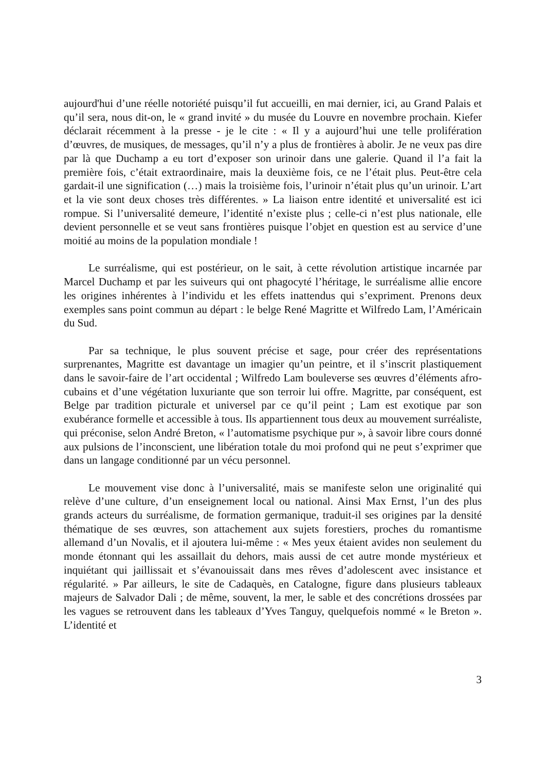aujourd'hui d’une réelle notoriété puisqu’il fut accueilli, en mai dernier, ici, au Grand Palais et qu’il sera, nous dit-on, le « grand invité » du musée du Louvre en novembre prochain. Kiefer déclarait récemment à la presse - je le cite : « Il y a aujourd’hui une telle prolifération d’œuvres, de musiques, de messages, qu’il n’y a plus de frontières à abolir. Je ne veux pas dire par là que Duchamp a eu tort d’exposer son urinoir dans une galerie. Quand il l’a fait la première fois, c’était extraordinaire, mais la deuxième fois, ce ne l’était plus. Peut-être cela gardait-il une signification (…) mais la troisième fois, l’urinoir n’était plus qu’un urinoir. L’art et la vie sont deux choses très différentes. » La liaison entre identité et universalité est ici rompue. Si l’universalité demeure, l’identité n’existe plus ; celle-ci n’est plus nationale, elle devient personnelle et se veut sans frontières puisque l’objet en question est au service d’une moitié au moins de la population mondiale !
Le surréalisme, qui est postérieur, on le sait, à cette révolution artistique incarnée par Marcel Duchamp et par les suiveurs qui ont phagocyté l’héritage, le surréalisme allie encore les origines inhérentes à l’individu et les effets inattendus qui s’expriment. Prenons deux exemples sans point commun au départ : le belge René Magritte et Wilfredo Lam, l’Américain du Sud.
Par sa technique, le plus souvent précise et sage, pour créer des représentations surprenantes, Magritte est davantage un imagier qu’un peintre, et il s’inscrit plastiquement dans le savoir-faire de l’art occidental ; Wilfredo Lam bouleverse ses œuvres d’éléments afro-cubains et d’une végétation luxuriante que son terroir lui offre. Magritte, par conséquent, est Belge par tradition picturale et universel par ce qu’il peint ; Lam est exotique par son exubérance formelle et accessible à tous. Ils appartiennent tous deux au mouvement surréaliste, qui préconise, selon André Breton, « l’automatisme psychique pur », à savoir libre cours donné aux pulsions de l’inconscient, une libération totale du moi profond qui ne peut s’exprimer que dans un langage conditionné par un vécu personnel.
Le mouvement vise donc à l’universalité, mais se manifeste selon une originalité qui relève d’une culture, d’un enseignement local ou national. Ainsi Max Ernst, l’un des plus grands acteurs du surréalisme, de formation germanique, traduit-il ses origines par la densité thématique de ses œuvres, son attachement aux sujets forestiers, proches du romantisme allemand d’un Novalis, et il ajoutera lui-même : « Mes yeux étaient avides non seulement du monde étonnant qui les assaillait du dehors, mais aussi de cet autre monde mystérieux et inquiétant qui jaillissait et s’évanouissait dans mes rêves d’adolescent avec insistance et régularité. » Par ailleurs, le site de Cadaquès, en Catalogne, figure dans plusieurs tableaux majeurs de Salvador Dali ; de même, souvent, la mer, le sable et des concrétions drossées par les vagues se retrouvent dans les tableaux d’Yves Tanguy, quelquefois nommé « le Breton ». L’identité et
3